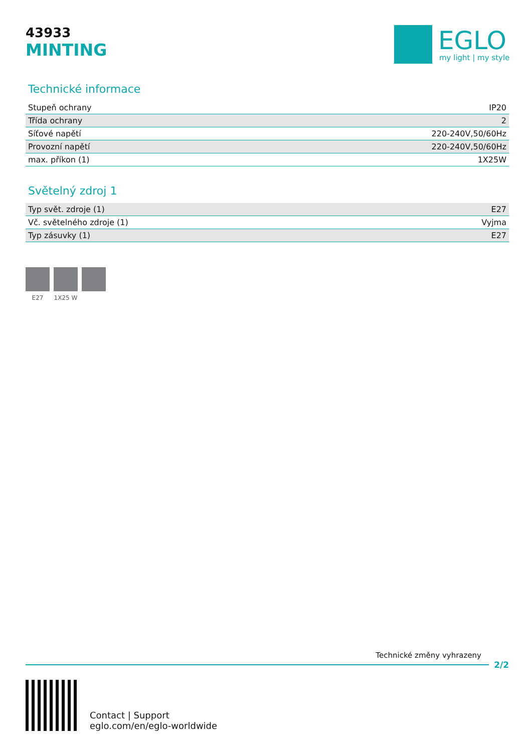43933
MINTING
EGLO
my light | my style
Technické informace
| Stupeň ochrany | IP20 |
| Třída ochrany | 2 |
| Síťové napětí | 220-240V,50/60Hz |
| Provozní napětí | 220-240V,50/60Hz |
| max. příkon (1) | 1X25W |
Světelný zdroj 1
| Typ svět. zdroje (1) | E27 |
| Vč. světelného zdroje (1) | Vyjma |
| Typ zásuvky (1) | E27 |
E27 1X25 W
Technické změny vyhrazeny
2/2
Contact | Support
eglo.com/en/eglo-worldwide